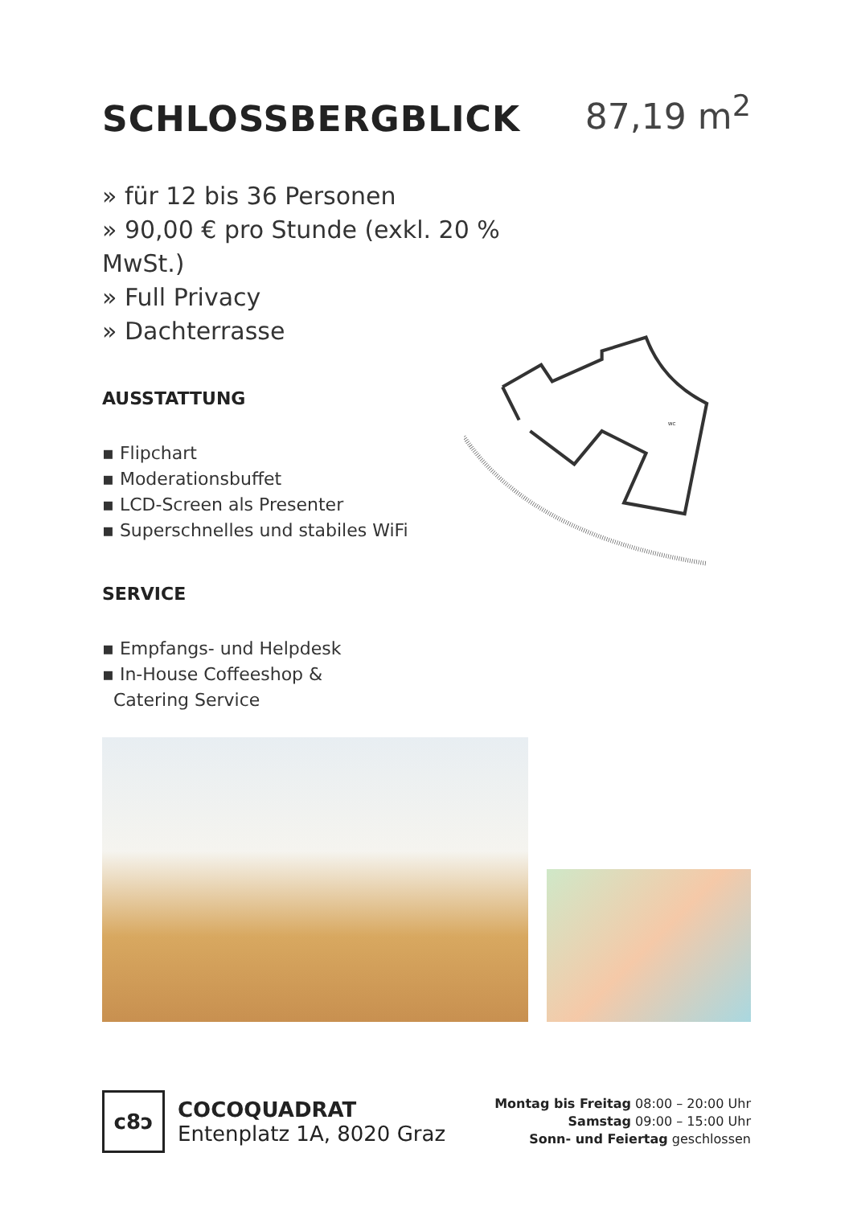SCHLOSSBERGBLICK
87,19 m<sup>2</sup>
» für 12 bis 36 Personen
» 90,00 € pro Stunde (exkl. 20 % MwSt.)
» Full Privacy
» Dachterrasse
AUSSTATTUNG
▪ Flipchart
▪ Moderationsbuffet
▪ LCD-Screen als Presenter
▪ Superschnelles und stabiles WiFi
SERVICE
▪ Empfangs- und Helpdesk
▪ In-House Coffeeshop &
Catering Service
WC
c8ↄ
COCOQUADRAT
Entenplatz 1A, 8020 Graz
Montag bis Freitag 08:00 – 20:00 Uhr
Samstag 09:00 – 15:00 Uhr
Sonn- und Feiertag geschlossen